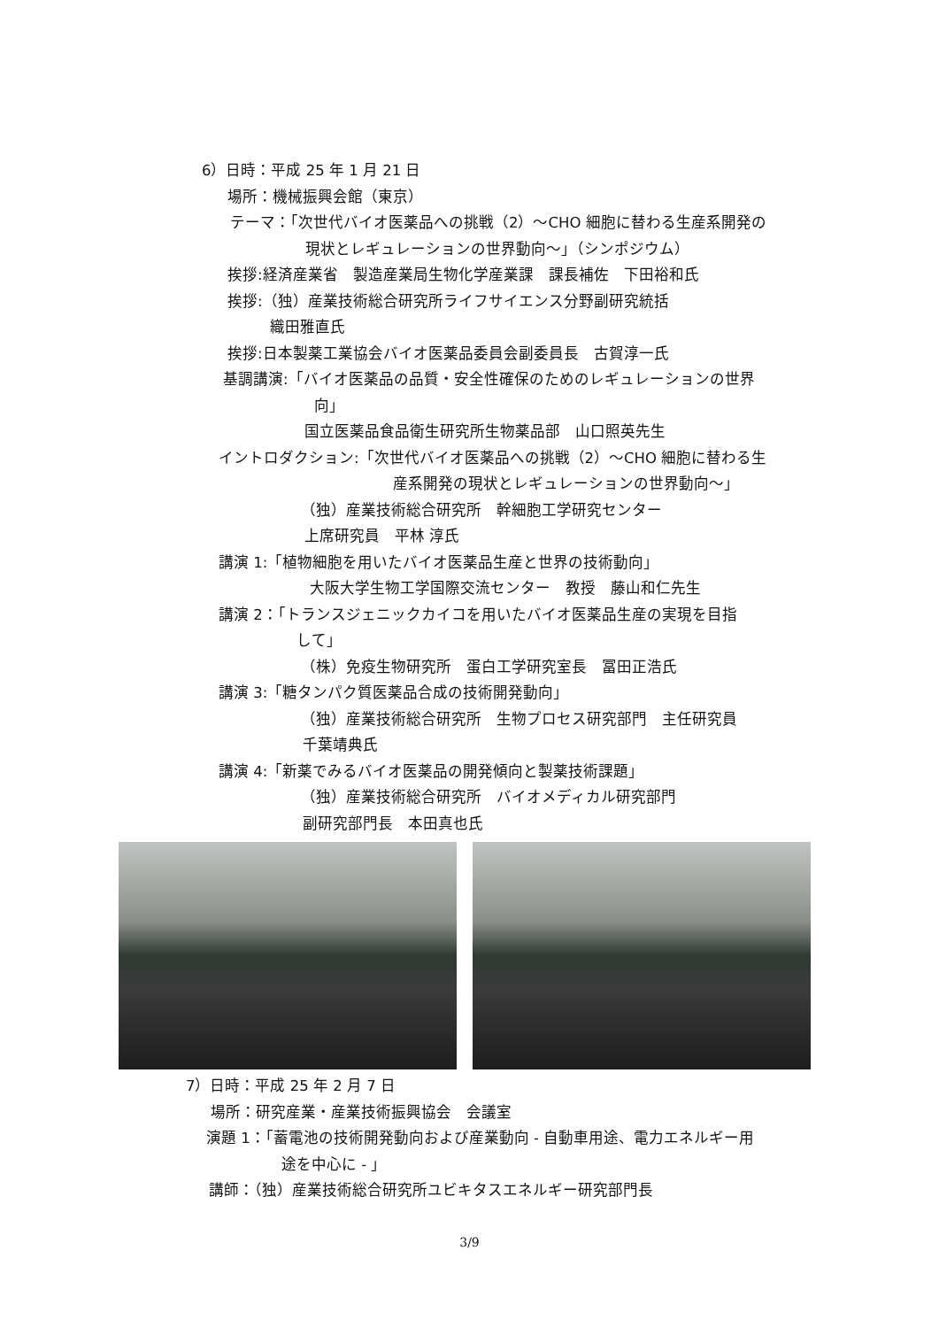6）日時：平成 25 年 1 月 21 日
場所：機械振興会館（東京）
テーマ：「次世代バイオ医薬品への挑戦（2）～CHO 細胞に替わる生産系開発の
現状とレギュレーションの世界動向～」（シンポジウム）
挨拶:経済産業省　製造産業局生物化学産業課　課長補佐　下田裕和氏
挨拶:（独）産業技術総合研究所ライフサイエンス分野副研究統括
織田雅直氏
挨拶:日本製薬工業協会バイオ医薬品委員会副委員長　古賀淳一氏
基調講演:「バイオ医薬品の品質・安全性確保のためのレギュレーションの世界
向」
国立医薬品食品衛生研究所生物薬品部　山口照英先生
イントロダクション:「次世代バイオ医薬品への挑戦（2）～CHO 細胞に替わる生
産系開発の現状とレギュレーションの世界動向～」
（独）産業技術総合研究所　幹細胞工学研究センター
上席研究員　平林 淳氏
講演 1:「植物細胞を用いたバイオ医薬品生産と世界の技術動向」
大阪大学生物工学国際交流センター　教授　藤山和仁先生
講演 2：「トランスジェニックカイコを用いたバイオ医薬品生産の実現を目指
して」
（株）免疫生物研究所　蛋白工学研究室長　冨田正浩氏
講演 3:「糖タンパク質医薬品合成の技術開発動向」
（独）産業技術総合研究所　生物プロセス研究部門　主任研究員
千葉靖典氏
講演 4:「新薬でみるバイオ医薬品の開発傾向と製薬技術課題」
（独）産業技術総合研究所　バイオメディカル研究部門
副研究部門長　本田真也氏
7）日時：平成 25 年 2 月 7 日
場所：研究産業・産業技術振興協会　会議室
演題 1：「蓄電池の技術開発動向および産業動向 - 自動車用途、電力エネルギー用
途を中心に - 」
講師：（独）産業技術総合研究所ユビキタスエネルギー研究部門長
3/9